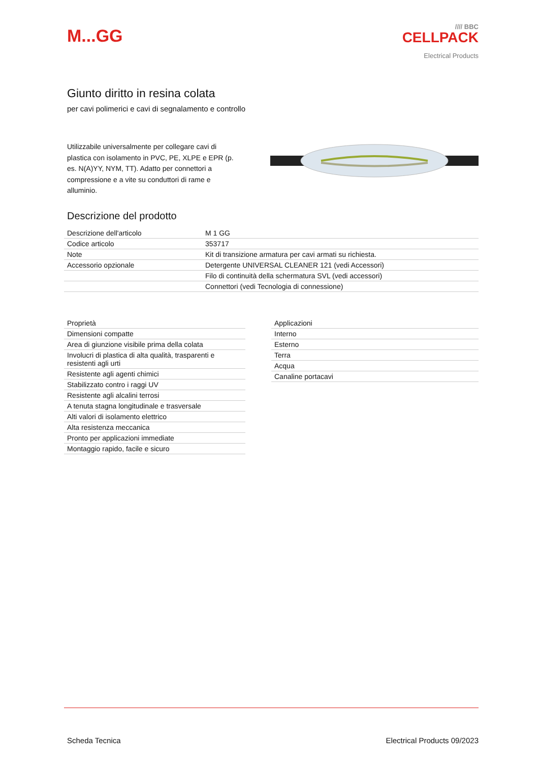M...GG
//// BBC
CELLPACK
Electrical Products
Giunto diritto in resina colata
per cavi polimerici e cavi di segnalamento e controllo
Utilizzabile universalmente per collegare cavi di plastica con isolamento in PVC, PE, XLPE e EPR (p. es. N(A)YY, NYM, TT). Adatto per connettori a compressione e a vite su conduttori di rame e alluminio.
Descrizione del prodotto
| Descrizione dell'articolo | M 1 GG |
| Codice articolo | 353717 |
| Note | Kit di transizione armatura per cavi armati su richiesta. |
| Accessorio opzionale | Detergente UNIVERSAL CLEANER 121 (vedi Accessori) |
| | Filo di continuità della schermatura SVL (vedi accessori) |
| | Connettori (vedi Tecnologia di connessione) |
| Proprietà |
| Dimensioni compatte |
| Area di giunzione visibile prima della colata |
| Involucri di plastica di alta qualità, trasparenti e resistenti agli urti |
| Resistente agli agenti chimici |
| Stabilizzato contro i raggi UV |
| Resistente agli alcalini terrosi |
| A tenuta stagna longitudinale e trasversale |
| Alti valori di isolamento elettrico |
| Alta resistenza meccanica |
| Pronto per applicazioni immediate |
| Montaggio rapido, facile e sicuro |
| Applicazioni |
| Interno |
| Esterno |
| Terra |
| Acqua |
| Canaline portacavi |
Scheda Tecnica Electrical Products 09/2023